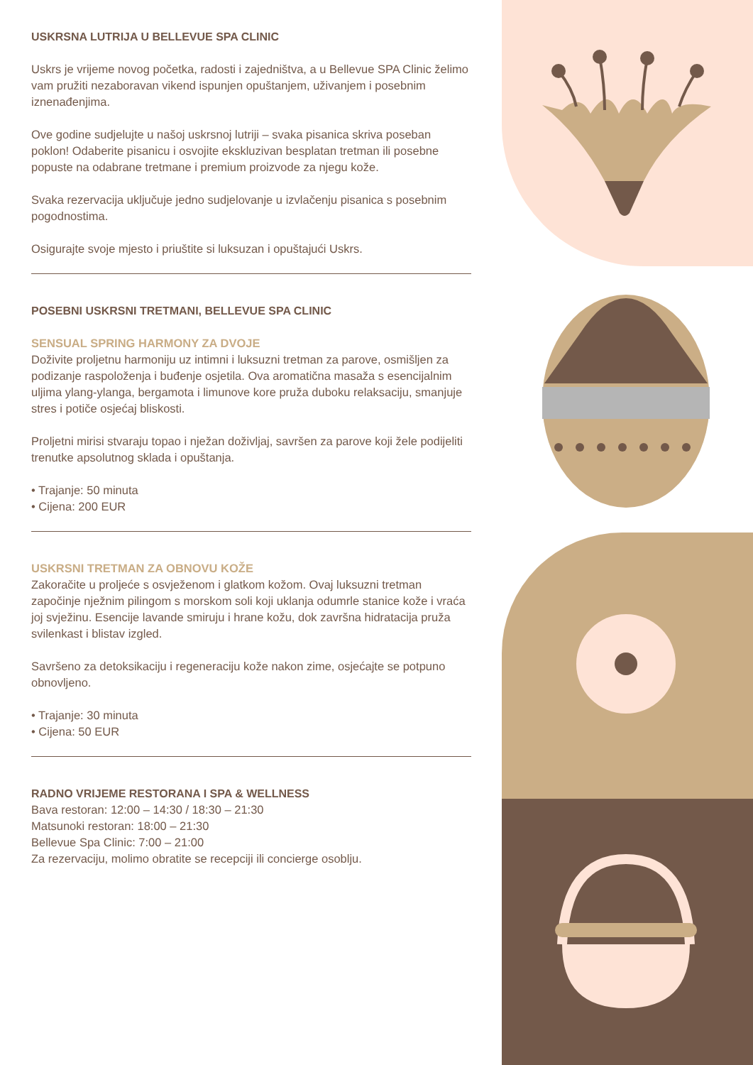USKRSNA LUTRIJA U BELLEVUE SPA CLINIC
Uskrs je vrijeme novog početka, radosti i zajedništva, a u Bellevue SPA Clinic želimo vam pružiti nezaboravan vikend ispunjen opuštanjem, uživanjem i posebnim iznenađenjima.
Ove godine sudjelujte u našoj uskrsnoj lutriji – svaka pisanica skriva poseban poklon! Odaberite pisanicu i osvojite ekskluzivan besplatan tretman ili posebne popuste na odabrane tretmane i premium proizvode za njegu kože.
Svaka rezervacija uključuje jedno sudjelovanje u izvlačenju pisanica s posebnim pogodnostima.
Osigurajte svoje mjesto i priuštite si luksuzan i opuštajući Uskrs.
POSEBNI USKRSNI TRETMANI, BELLEVUE SPA CLINIC
SENSUAL SPRING HARMONY ZA DVOJE
Doživite proljetnu harmoniju uz intimni i luksuzni tretman za parove, osmišljen za podizanje raspoloženja i buđenje osjetila. Ova aromatična masaža s esencijalnim uljima ylang-ylanga, bergamota i limunove kore pruža duboku relaksaciju, smanjuje stres i potiče osjećaj bliskosti.
Proljetni mirisi stvaraju topao i nježan doživljaj, savršen za parove koji žele podijeliti trenutke apsolutnog sklada i opuštanja.
• Trajanje: 50 minuta
• Cijena: 200 EUR
USKRSNI TRETMAN ZA OBNOVU KOŽE
Zakoračite u proljeće s osvježenom i glatkom kožom. Ovaj luksuzni tretman započinje nježnim pilingom s morskom soli koji uklanja odumrle stanice kože i vraća joj svježinu. Esencije lavande smiruju i hrane kožu, dok završna hidratacija pruža svilenkast i blistav izgled.
Savršeno za detoksikaciju i regeneraciju kože nakon zime, osjećajte se potpuno obnovljeno.
• Trajanje: 30 minuta
• Cijena: 50 EUR
RADNO VRIJEME RESTORANA I SPA & WELLNESS
Bava restoran: 12:00 – 14:30 / 18:30 – 21:30
Matsunoki restoran: 18:00 – 21:30
Bellevue Spa Clinic: 7:00 – 21:00
Za rezervaciju, molimo obratite se recepciji ili concierge osoblju.